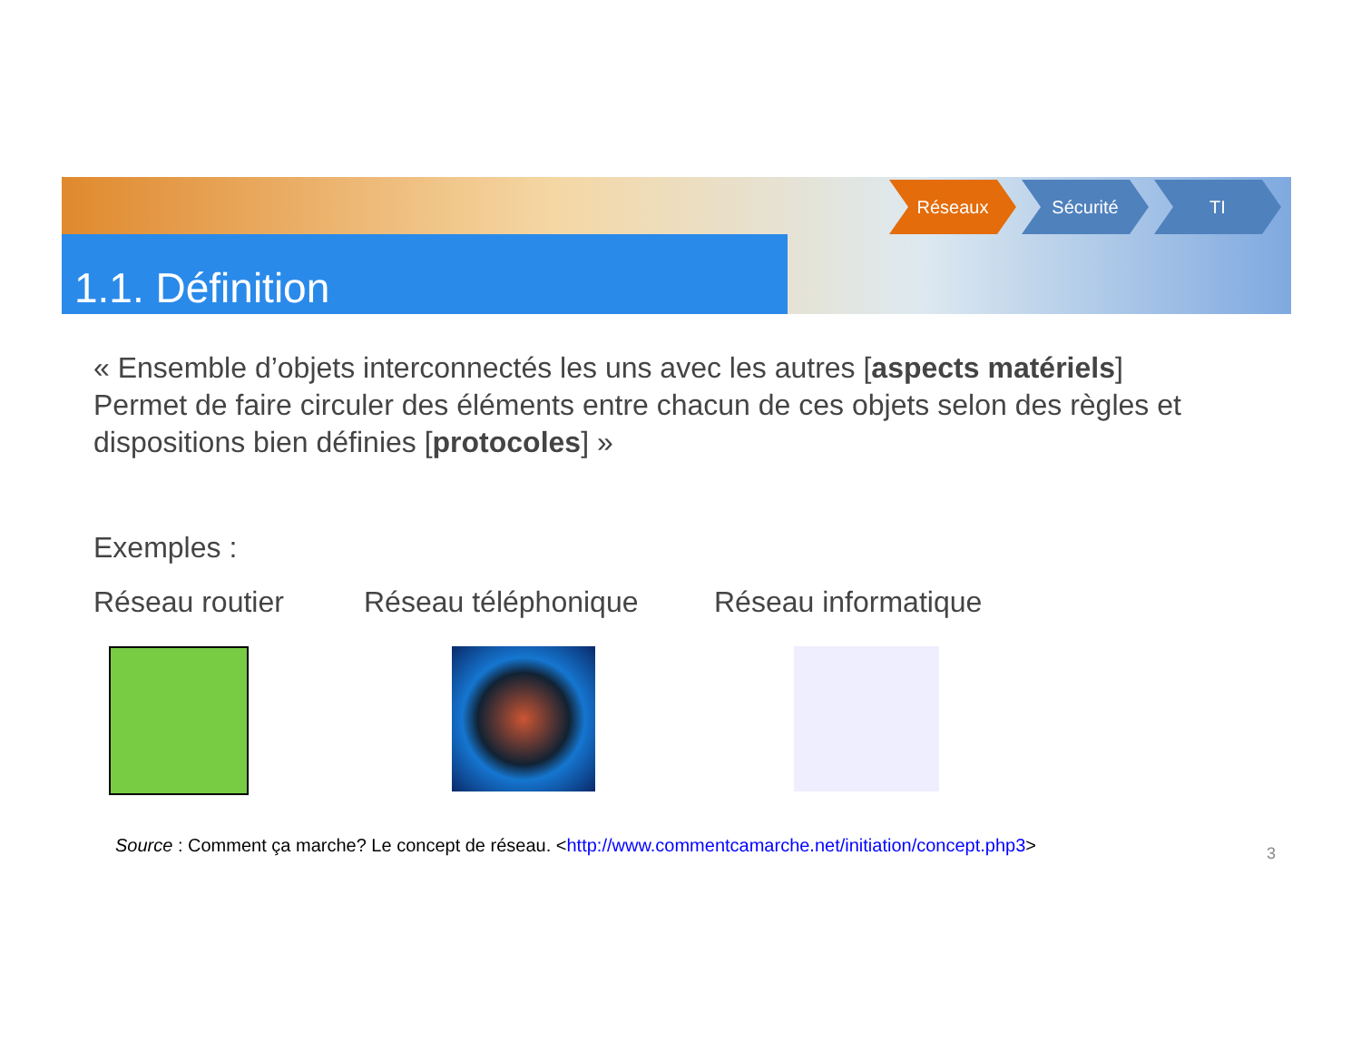1.1. Définition
Réseaux Sécurité TI
« Ensemble d’objets interconnectés les uns avec les autres [aspects matériels]
Permet de faire circuler des éléments entre chacun de ces objets selon des règles et dispositions bien définies [protocoles] »
Exemples :
Réseau routier Réseau téléphonique Réseau informatique
Source : Comment ça marche? Le concept de réseau. <http://www.commentcamarche.net/initiation/concept.php3>
3